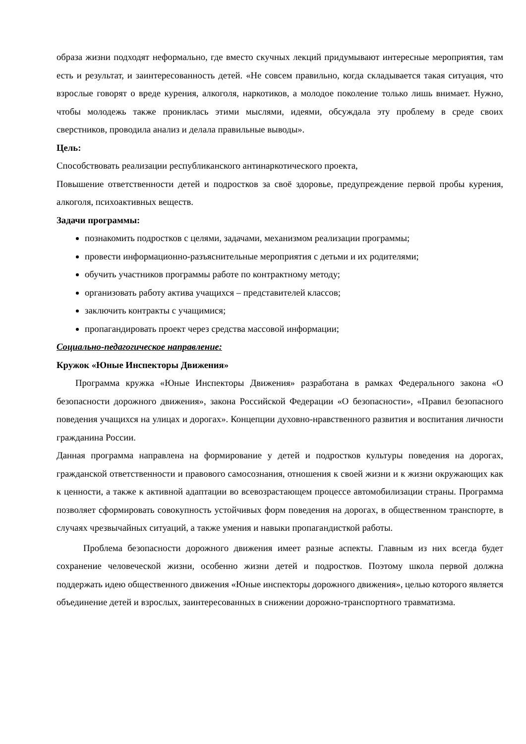образа жизни подходят неформально, где вместо скучных лекций придумывают интересные мероприятия, там есть и результат, и заинтересованность детей. «Не совсем правильно, когда складывается такая ситуация, что взрослые говорят о вреде курения, алкоголя, наркотиков, а молодое поколение только лишь внимает. Нужно, чтобы молодежь также прониклась этими мыслями, идеями, обсуждала эту проблему в среде своих сверстников, проводила анализ и делала правильные выводы».
Цель:
Способствовать реализации республиканского антинаркотического проекта,
Повышение ответственности детей и подростков за своё здоровье, предупреждение первой пробы курения, алкоголя, психоактивных веществ.
Задачи программы:
познакомить подростков с целями, задачами, механизмом реализации программы;
провести информационно-разъяснительные мероприятия с детьми и их родителями;
обучить участников программы работе по контрактному методу;
организовать работу актива учащихся – представителей классов;
заключить контракты с учащимися;
пропагандировать проект через средства массовой информации;
Социально-педагогическое направление:
Кружок «Юные Инспекторы Движения»
Программа кружка «Юные Инспекторы Движения» разработана в рамках Федерального закона «О безопасности дорожного движения», закона Российской Федерации «О безопасности», «Правил безопасного поведения учащихся на улицах и дорогах». Концепции духовно-нравственного развития и воспитания личности гражданина России.
Данная программа направлена на формирование у детей и подростков культуры поведения на дорогах, гражданской ответственности и правового самосознания, отношения к своей жизни и к жизни окружающих как к ценности, а также к активной адаптации во всевозрастающем процессе автомобилизации страны. Программа позволяет сформировать совокупность устойчивых форм поведения на дорогах, в общественном транспорте, в случаях чрезвычайных ситуаций, а также умения и навыки пропагандисткой работы.
Проблема безопасности дорожного движения имеет разные аспекты. Главным из них всегда будет сохранение человеческой жизни, особенно жизни детей и подростков. Поэтому школа первой должна поддержать идею общественного движения «Юные инспекторы дорожного движения», целью которого является объединение детей и взрослых, заинтересованных в снижении дорожно-транспортного травматизма.